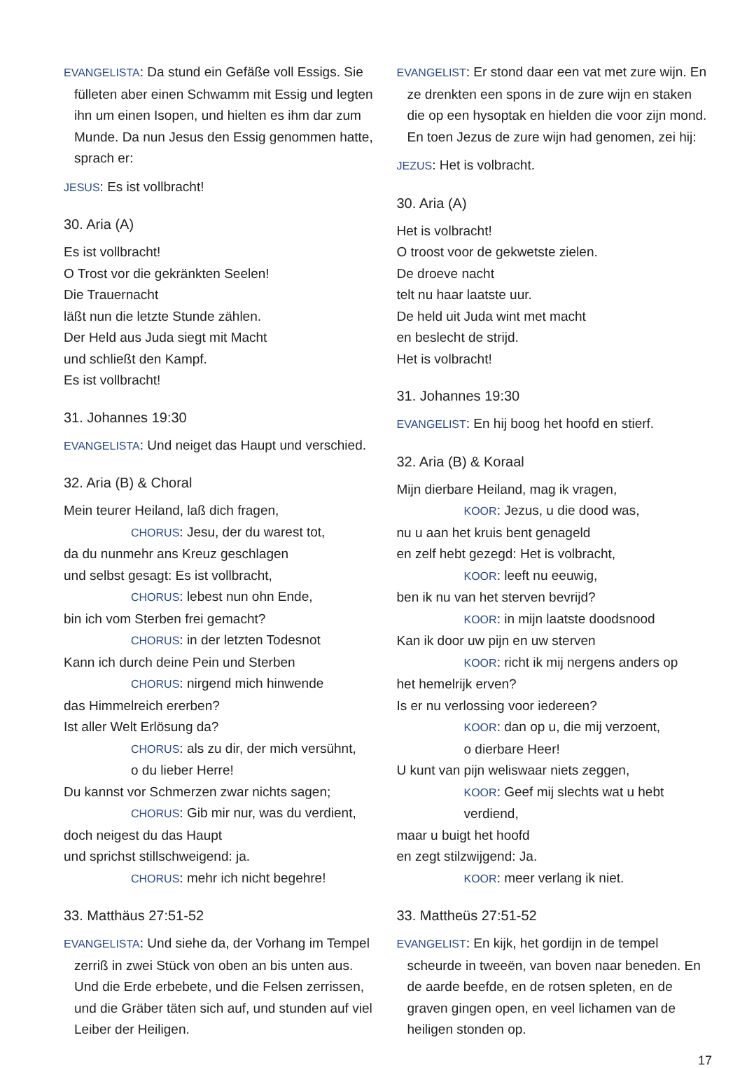EVANGELISTA: Da stund ein Gefäße voll Essigs. Sie fülleten aber einen Schwamm mit Essig und legten ihn um einen Isopen, und hielten es ihm dar zum Munde. Da nun Jesus den Essig genommen hatte, sprach er:
JESUS: Es ist vollbracht!
30. Aria (A)
Es ist vollbracht!
O Trost vor die gekränkten Seelen!
Die Trauernacht
läßt nun die letzte Stunde zählen.
Der Held aus Juda siegt mit Macht
und schließt den Kampf.
Es ist vollbracht!
31. Johannes 19:30
EVANGELISTA: Und neiget das Haupt und verschied.
32. Aria (B) & Choral
Mein teurer Heiland, laß dich fragen,
CHORUS: Jesu, der du warest tot,
da du nunmehr ans Kreuz geschlagen
und selbst gesagt: Es ist vollbracht,
CHORUS: lebest nun ohn Ende,
bin ich vom Sterben frei gemacht?
CHORUS: in der letzten Todesnot
Kann ich durch deine Pein und Sterben
CHORUS: nirgend mich hinwende
das Himmelreich ererben?
Ist aller Welt Erlösung da?
CHORUS: als zu dir, der mich versühnt,
o du lieber Herre!
Du kannst vor Schmerzen zwar nichts sagen;
CHORUS: Gib mir nur, was du verdient,
doch neigest du das Haupt
und sprichst stillschweigend: ja.
CHORUS: mehr ich nicht begehre!
33. Matthäus 27:51-52
EVANGELISTA: Und siehe da, der Vorhang im Tempel zerriß in zwei Stück von oben an bis unten aus. Und die Erde erbebete, und die Felsen zerrissen, und die Gräber täten sich auf, und stunden auf viel Leiber der Heiligen.
EVANGELIST: Er stond daar een vat met zure wijn. En ze drenkten een spons in de zure wijn en staken die op een hysoptak en hielden die voor zijn mond. En toen Jezus de zure wijn had genomen, zei hij:
JEZUS: Het is volbracht.
30. Aria (A)
Het is volbracht!
O troost voor de gekwetste zielen.
De droeve nacht
telt nu haar laatste uur.
De held uit Juda wint met macht
en beslecht de strijd.
Het is volbracht!
31. Johannes 19:30
EVANGELIST: En hij boog het hoofd en stierf.
32. Aria (B) & Koraal
Mijn dierbare Heiland, mag ik vragen,
KOOR: Jezus, u die dood was,
nu u aan het kruis bent genageld
en zelf hebt gezegd: Het is volbracht,
KOOR: leeft nu eeuwig,
ben ik nu van het sterven bevrijd?
KOOR: in mijn laatste doodsnood
Kan ik door uw pijn en uw sterven
KOOR: richt ik mij nergens anders op
het hemelrijk erven?
Is er nu verlossing voor iedereen?
KOOR: dan op u, die mij verzoent,
o dierbare Heer!
U kunt van pijn weliswaar niets zeggen,
KOOR: Geef mij slechts wat u hebt verdiend,
maar u buigt het hoofd
en zegt stilzwijgend: Ja.
KOOR: meer verlang ik niet.
33. Mattheüs 27:51-52
EVANGELIST: En kijk, het gordijn in de tempel scheurde in tweeën, van boven naar beneden. En de aarde beefde, en de rotsen spleten, en de graven gingen open, en veel lichamen van de heiligen stonden op.
17